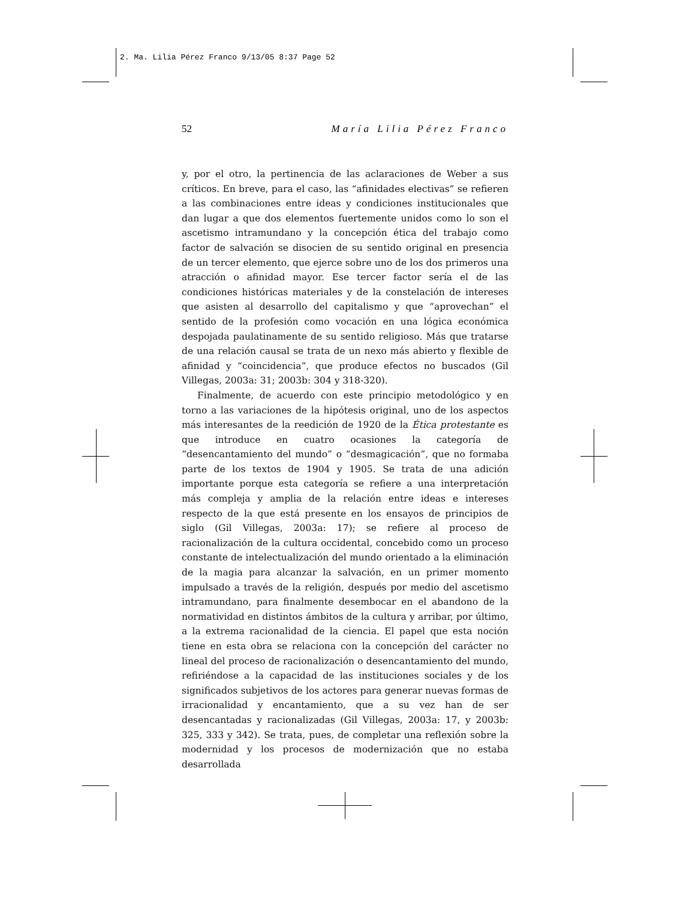2. Ma. Lilia Pérez Franco 9/13/05 8:37 Page 52
52 María Lilia Pérez Franco
y, por el otro, la pertinencia de las aclaraciones de Weber a sus críticos. En breve, para el caso, las “afinidades electivas” se refieren a las combinaciones entre ideas y condiciones institucionales que dan lugar a que dos elementos fuertemente unidos como lo son el ascetismo intramundano y la concepción ética del trabajo como factor de salvación se disocien de su sentido original en presencia de un tercer elemento, que ejerce sobre uno de los dos primeros una atracción o afinidad mayor. Ese tercer factor sería el de las condiciones históricas materiales y de la constelación de intereses que asisten al desarrollo del capitalismo y que “aprovechan” el sentido de la profesión como vocación en una lógica económica despojada paulatinamente de su sentido religioso. Más que tratarse de una relación causal se trata de un nexo más abierto y flexible de afinidad y “coincidencia”, que produce efectos no buscados (Gil Villegas, 2003a: 31; 2003b: 304 y 318-320).
Finalmente, de acuerdo con este principio metodológico y en torno a las variaciones de la hipótesis original, uno de los aspectos más interesantes de la reedición de 1920 de la Ética protestante es que introduce en cuatro ocasiones la categoría de “desencantamiento del mundo” o “desmagicación”, que no formaba parte de los textos de 1904 y 1905. Se trata de una adición importante porque esta categoría se refiere a una interpretación más compleja y amplia de la relación entre ideas e intereses respecto de la que está presente en los ensayos de principios de siglo (Gil Villegas, 2003a: 17); se refiere al proceso de racionalización de la cultura occidental, concebido como un proceso constante de intelectualización del mundo orientado a la eliminación de la magia para alcanzar la salvación, en un primer momento impulsado a través de la religión, después por medio del ascetismo intramundano, para finalmente desembocar en el abandono de la normatividad en distintos ámbitos de la cultura y arribar, por último, a la extrema racionalidad de la ciencia. El papel que esta noción tiene en esta obra se relaciona con la concepción del carácter no lineal del proceso de racionalización o desencantamiento del mundo, refiriéndose a la capacidad de las instituciones sociales y de los significados subjetivos de los actores para generar nuevas formas de irracionalidad y encantamiento, que a su vez han de ser desencantadas y racionalizadas (Gil Villegas, 2003a: 17, y 2003b: 325, 333 y 342). Se trata, pues, de completar una reflexión sobre la modernidad y los procesos de modernización que no estaba desarrollada